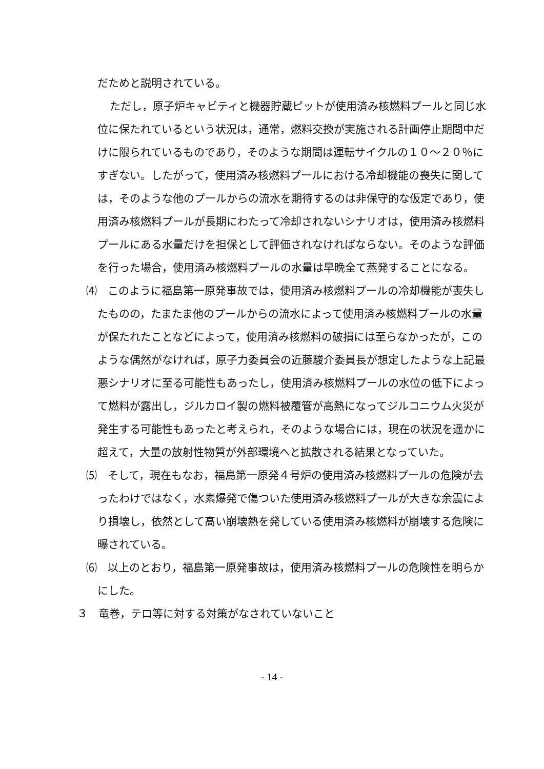だためと説明されている。
ただし，原子炉キャビティと機器貯蔵ピットが使用済み核燃料プールと同じ水位に保たれているという状況は，通常，燃料交換が実施される計画停止期間中だけに限られているものであり，そのような期間は運転サイクルの１０～２０％にすぎない。したがって，使用済み核燃料プールにおける冷却機能の喪失に関しては，そのような他のプールからの流水を期待するのは非保守的な仮定であり，使用済み核燃料プールが長期にわたって冷却されないシナリオは，使用済み核燃料プールにある水量だけを担保として評価されなければならない。そのような評価を行った場合，使用済み核燃料プールの水量は早晩全て蒸発することになる。
⑷　このように福島第一原発事故では，使用済み核燃料プールの冷却機能が喪失したものの，たまたま他のプールからの流水によって使用済み核燃料プールの水量が保たれたことなどによって，使用済み核燃料の破損には至らなかったが，このような偶然がなければ，原子力委員会の近藤駿介委員長が想定したような上記最悪シナリオに至る可能性もあったし，使用済み核燃料プールの水位の低下によって燃料が露出し，ジルカロイ製の燃料被覆管が高熱になってジルコニウム火災が発生する可能性もあったと考えられ，そのような場合には，現在の状況を遥かに超えて，大量の放射性物質が外部環境へと拡散される結果となっていた。
⑸　そして，現在もなお，福島第一原発４号炉の使用済み核燃料プールの危険が去ったわけではなく，水素爆発で傷ついた使用済み核燃料プールが大きな余震により損壊し，依然として高い崩壊熱を発している使用済み核燃料が崩壊する危険に曝されている。
⑹　以上のとおり，福島第一原発事故は，使用済み核燃料プールの危険性を明らかにした。
３　竜巻，テロ等に対する対策がなされていないこと
- 14 -